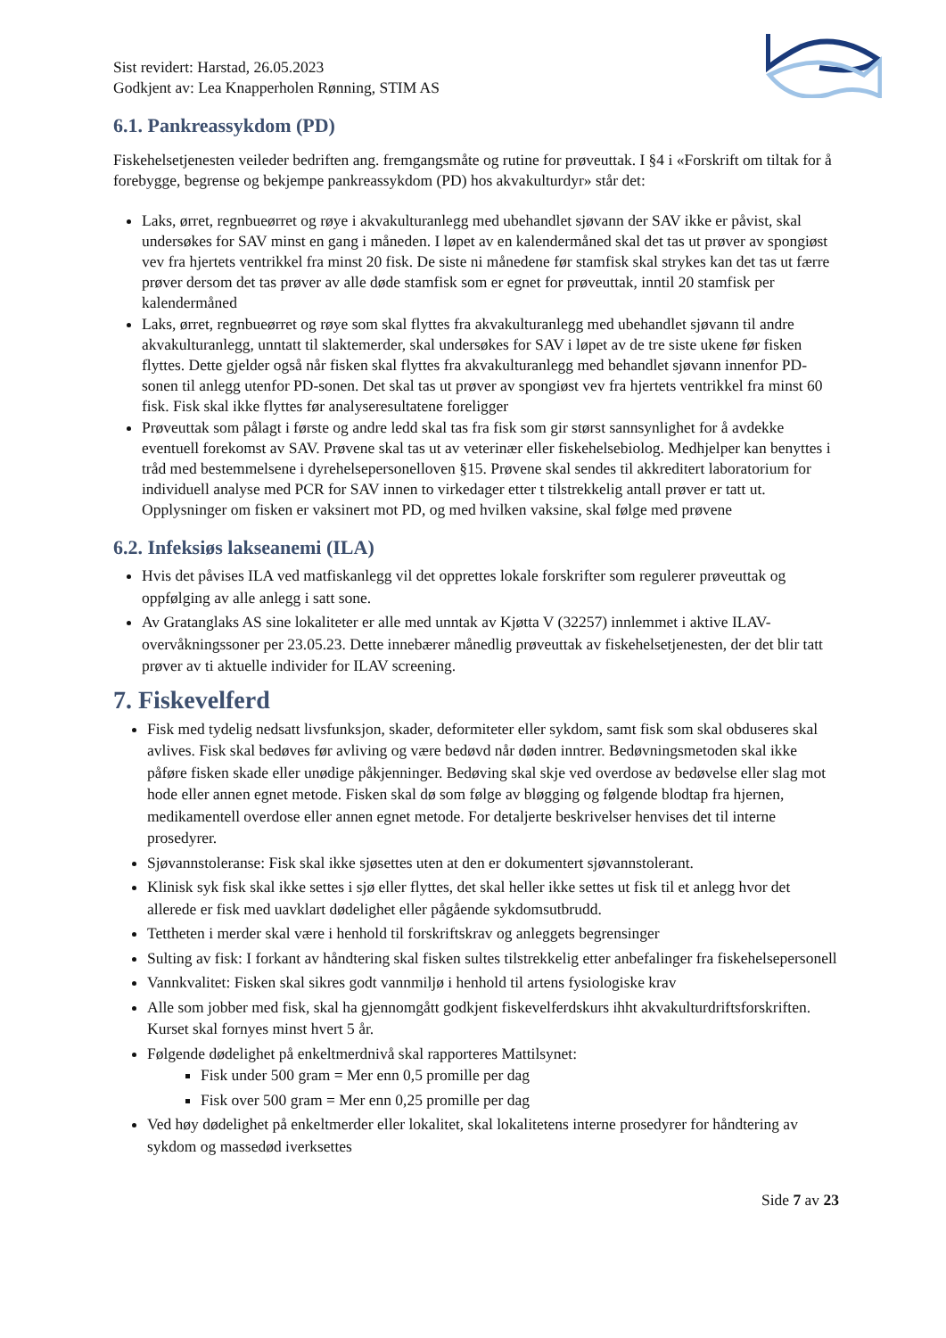Sist revidert: Harstad, 26.05.2023
Godkjent av: Lea Knapperholen Rønning, STIM AS
6.1. Pankreassykdom (PD)
Fiskehelsetjenesten veileder bedriften ang. fremgangsmåte og rutine for prøveuttak. I §4 i «Forskrift om tiltak for å forebygge, begrense og bekjempe pankreassykdom (PD) hos akvakulturdyr» står det:
Laks, ørret, regnbueørret og røye i akvakulturanlegg med ubehandlet sjøvann der SAV ikke er påvist, skal undersøkes for SAV minst en gang i måneden. I løpet av en kalendermåned skal det tas ut prøver av spongiøst vev fra hjertets ventrikkel fra minst 20 fisk. De siste ni månedene før stamfisk skal strykes kan det tas ut færre prøver dersom det tas prøver av alle døde stamfisk som er egnet for prøveuttak, inntil 20 stamfisk per kalendermåned
Laks, ørret, regnbueørret og røye som skal flyttes fra akvakulturanlegg med ubehandlet sjøvann til andre akvakulturanlegg, unntatt til slaktemerder, skal undersøkes for SAV i løpet av de tre siste ukene før fisken flyttes. Dette gjelder også når fisken skal flyttes fra akvakulturanlegg med behandlet sjøvann innenfor PD-sonen til anlegg utenfor PD-sonen. Det skal tas ut prøver av spongiøst vev fra hjertets ventrikkel fra minst 60 fisk. Fisk skal ikke flyttes før analyseresultatene foreligger
Prøveuttak som pålagt i første og andre ledd skal tas fra fisk som gir størst sannsynlighet for å avdekke eventuell forekomst av SAV. Prøvene skal tas ut av veterinær eller fiskehelsebiolog. Medhjelper kan benyttes i tråd med bestemmelsene i dyrehelsepersonelloven §15. Prøvene skal sendes til akkreditert laboratorium for individuell analyse med PCR for SAV innen to virkedager etter t tilstrekkelig antall prøver er tatt ut. Opplysninger om fisken er vaksinert mot PD, og med hvilken vaksine, skal følge med prøvene
6.2. Infeksiøs lakseanemi (ILA)
Hvis det påvises ILA ved matfiskanlegg vil det opprettes lokale forskrifter som regulerer prøveuttak og oppfølging av alle anlegg i satt sone.
Av Gratanglaks AS sine lokaliteter er alle med unntak av Kjøtta V (32257) innlemmet i aktive ILAV-overvåkningssoner per 23.05.23. Dette innebærer månedlig prøveuttak av fiskehelsetjenesten, der det blir tatt prøver av ti aktuelle individer for ILAV screening.
7. Fiskevelferd
Fisk med tydelig nedsatt livsfunksjon, skader, deformiteter eller sykdom, samt fisk som skal obduseres skal avlives. Fisk skal bedøves før avliving og være bedøvd når døden inntrer. Bedøvningsmetoden skal ikke påføre fisken skade eller unødige påkjenninger. Bedøving skal skje ved overdose av bedøvelse eller slag mot hode eller annen egnet metode. Fisken skal dø som følge av bløgging og følgende blodtap fra hjernen, medikamentell overdose eller annen egnet metode. For detaljerte beskrivelser henvises det til interne prosedyrer.
Sjøvannstoleranse: Fisk skal ikke sjøsettes uten at den er dokumentert sjøvannstolerant.
Klinisk syk fisk skal ikke settes i sjø eller flyttes, det skal heller ikke settes ut fisk til et anlegg hvor det allerede er fisk med uavklart dødelighet eller pågående sykdomsutbrudd.
Tettheten i merder skal være i henhold til forskriftskrav og anleggets begrensinger
Sulting av fisk: I forkant av håndtering skal fisken sultes tilstrekkelig etter anbefalinger fra fiskehelsepersonell
Vannkvalitet: Fisken skal sikres godt vannmiljø i henhold til artens fysiologiske krav
Alle som jobber med fisk, skal ha gjennomgått godkjent fiskevelferdskurs ihht akvakulturdriftsforskriften. Kurset skal fornyes minst hvert 5 år.
Følgende dødelighet på enkeltmerdnivå skal rapporteres Mattilsynet:
Fisk under 500 gram = Mer enn 0,5 promille per dag
Fisk over 500 gram = Mer enn 0,25 promille per dag
Ved høy dødelighet på enkeltmerder eller lokalitet, skal lokalitetens interne prosedyrer for håndtering av sykdom og massedød iverksettes
Side 7 av 23